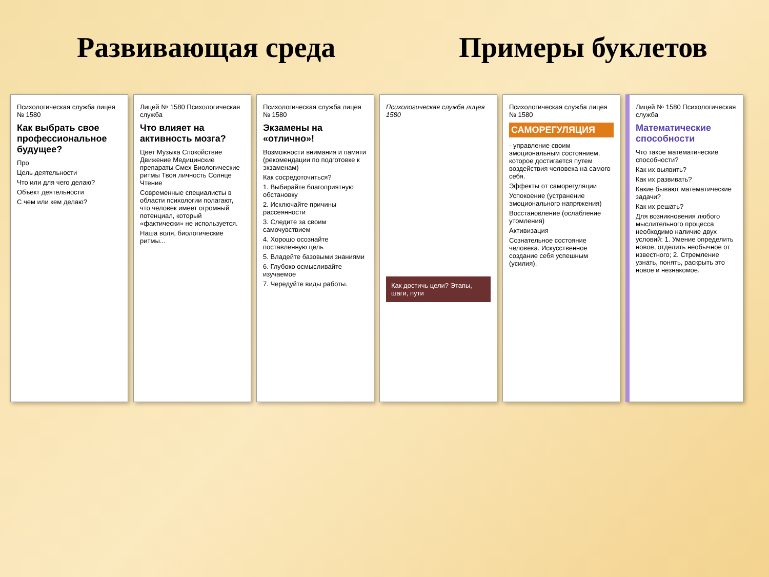Развивающая среда Примеры буклетов
Психологическая служба лицея № 1580
Как выбрать свое профессиональное будущее?
Про
Цель деятельности
Что или для чего делаю?
Объект деятельности
С чем или кем делаю?
Лицей № 1580 Психологическая служба
Что влияет на активность мозга?
Цвет Музыка Спокойствие Движение Медицинские препараты Смех Биологические ритмы Твоя личность Солнце Чтение
Современные специалисты в области психологии полагают, что человек имеет огромный потенциал, который «фактически» не используется.
Наша воля, биологические ритмы...
Психологическая служба лицея № 1580
Экзамены на «отлично»!
Возможности внимания и памяти (рекомендации по подготовке к экзаменам)
Как сосредоточиться?
1. Выбирайте благоприятную обстановку
2. Исключайте причины рассеянности
3. Следите за своим самочувствием
4. Хорошо осознайте поставленную цель
5. Владейте базовыми знаниями
6. Глубоко осмысливайте изучаемое
7. Чередуйте виды работы.
Психологическая служба лицея 1580
Как достичь цели? Этапы, шаги, пути
Психологическая служба лицея № 1580
САМОРЕГУЛЯЦИЯ
- управление своим эмоциональным состоянием, которое достигается путем воздействия человека на самого себя.
Эффекты от саморегуляции
Успокоение (устранение эмоционального напряжения)
Восстановление (ослабление утомления)
Активизация
Сознательное состояние человека. Искусственное создание себя успешным (усилия).
Лицей № 1580 Психологическая служба
Математические способности
Что такое математические способности?
Как их выявить?
Как их развивать?
Какие бывают математические задачи?
Как их решать?
Для возникновения любого мыслительного процесса необходимо наличие двух условий: 1. Умение определить новое, отделить необычное от известного; 2. Стремление узнать, понять, раскрыть это новое и незнакомое.